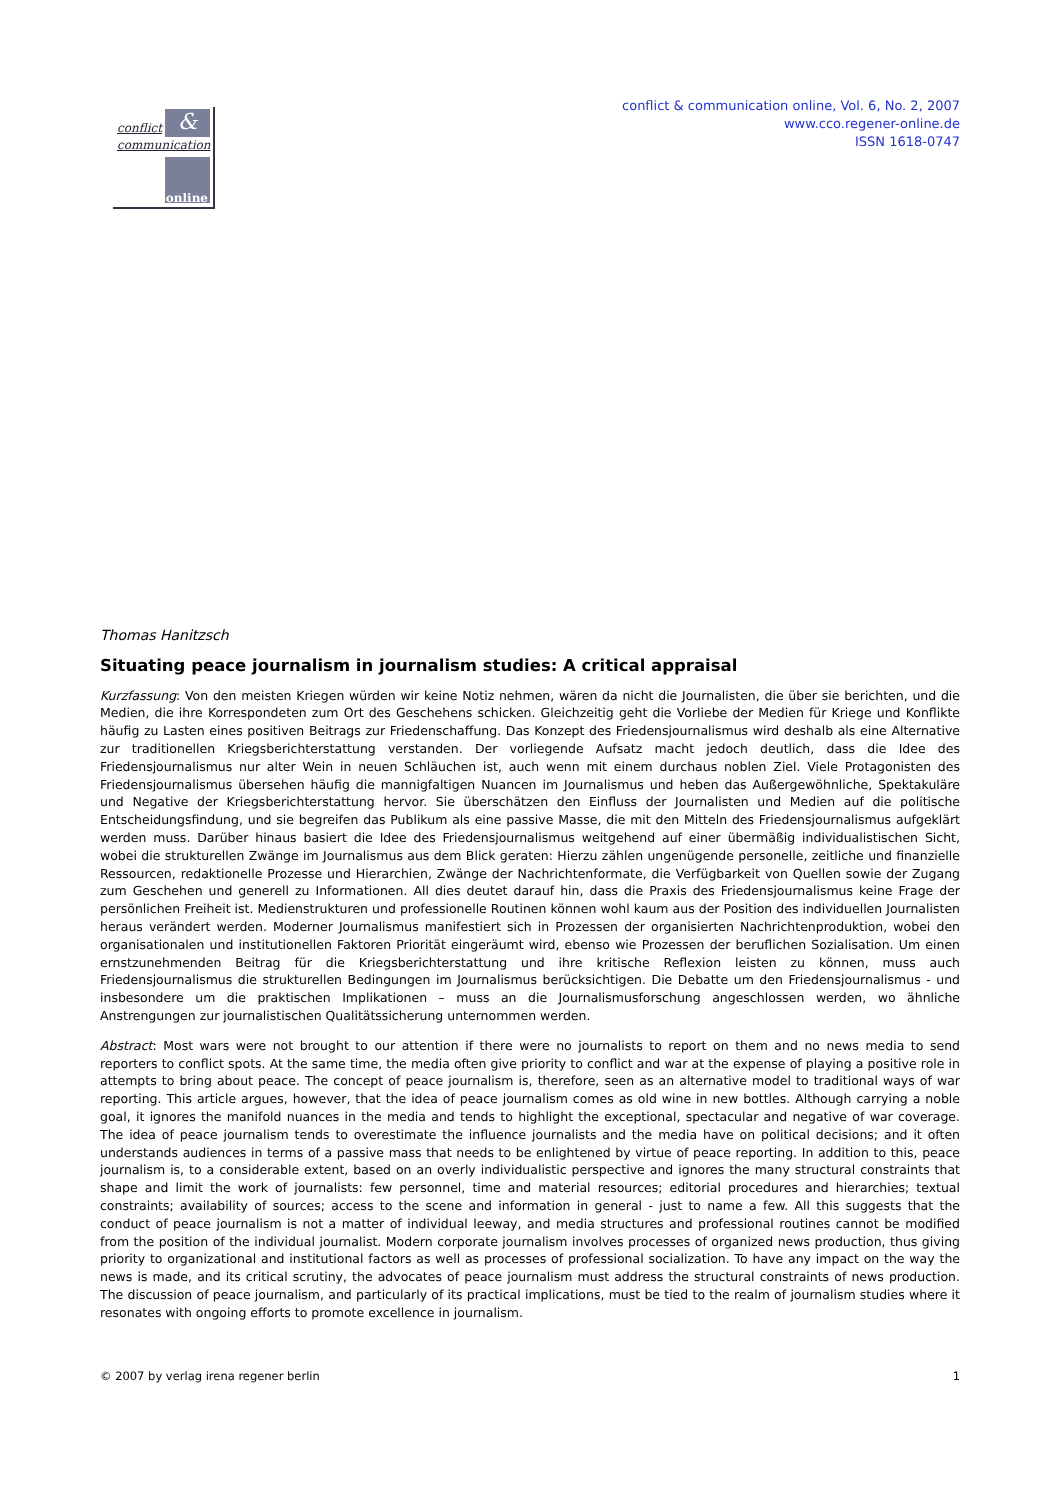conflict &
communication
online
conflict & communication online, Vol. 6, No. 2, 2007
www.cco.regener-online.de
ISSN 1618-0747
Thomas Hanitzsch
Situating peace journalism in journalism studies: A critical appraisal
Kurzfassung: Von den meisten Kriegen würden wir keine Notiz nehmen, wären da nicht die Journalisten, die über sie berichten, und die Medien, die ihre Korrespondeten zum Ort des Geschehens schicken. Gleichzeitig geht die Vorliebe der Medien für Kriege und Konflikte häufig zu Lasten eines positiven Beitrags zur Friedenschaffung. Das Konzept des Friedensjournalismus wird deshalb als eine Alternative zur traditionellen Kriegsberichterstattung verstanden. Der vorliegende Aufsatz macht jedoch deutlich, dass die Idee des Friedensjournalismus nur alter Wein in neuen Schläuchen ist, auch wenn mit einem durchaus noblen Ziel. Viele Protagonisten des Friedensjournalismus übersehen häufig die mannigfaltigen Nuancen im Journalismus und heben das Außergewöhnliche, Spektakuläre und Negative der Kriegsberichterstattung hervor. Sie überschätzen den Einfluss der Journalisten und Medien auf die politische Entscheidungsfindung, und sie begreifen das Publikum als eine passive Masse, die mit den Mitteln des Friedensjournalismus aufgeklärt werden muss. Darüber hinaus basiert die Idee des Friedensjournalismus weitgehend auf einer übermäßig individualistischen Sicht, wobei die strukturellen Zwänge im Journalismus aus dem Blick geraten: Hierzu zählen ungenügende personelle, zeitliche und finanzielle Ressourcen, redaktionelle Prozesse und Hierarchien, Zwänge der Nachrichtenformate, die Verfügbarkeit von Quellen sowie der Zugang zum Geschehen und generell zu Informationen. All dies deutet darauf hin, dass die Praxis des Friedensjournalismus keine Frage der persönlichen Freiheit ist. Medienstrukturen und professionelle Routinen können wohl kaum aus der Position des individuellen Journalisten heraus verändert werden. Moderner Journalismus manifestiert sich in Prozessen der organisierten Nachrichtenproduktion, wobei den organisationalen und institutionellen Faktoren Priorität eingeräumt wird, ebenso wie Prozessen der beruflichen Sozialisation. Um einen ernstzunehmenden Beitrag für die Kriegsberichterstattung und ihre kritische Reflexion leisten zu können, muss auch Friedensjournalismus die strukturellen Bedingungen im Journalismus berücksichtigen. Die Debatte um den Friedensjournalismus - und insbesondere um die praktischen Implikationen – muss an die Journalismusforschung angeschlossen werden, wo ähnliche Anstrengungen zur journalistischen Qualitätssicherung unternommen werden.
Abstract: Most wars were not brought to our attention if there were no journalists to report on them and no news media to send reporters to conflict spots. At the same time, the media often give priority to conflict and war at the expense of playing a positive role in attempts to bring about peace. The concept of peace journalism is, therefore, seen as an alternative model to traditional ways of war reporting. This article argues, however, that the idea of peace journalism comes as old wine in new bottles. Although carrying a noble goal, it ignores the manifold nuances in the media and tends to highlight the exceptional, spectacular and negative of war coverage. The idea of peace journalism tends to overestimate the influence journalists and the media have on political decisions; and it often understands audiences in terms of a passive mass that needs to be enlightened by virtue of peace reporting. In addition to this, peace journalism is, to a considerable extent, based on an overly individualistic perspective and ignores the many structural constraints that shape and limit the work of journalists: few personnel, time and material resources; editorial procedures and hierarchies; textual constraints; availability of sources; access to the scene and information in general - just to name a few. All this suggests that the conduct of peace journalism is not a matter of individual leeway, and media structures and professional routines cannot be modified from the position of the individual journalist. Modern corporate journalism involves processes of organized news production, thus giving priority to organizational and institutional factors as well as processes of professional socialization. To have any impact on the way the news is made, and its critical scrutiny, the advocates of peace journalism must address the structural constraints of news production. The discussion of peace journalism, and particularly of its practical implications, must be tied to the realm of journalism studies where it resonates with ongoing efforts to promote excellence in journalism.
© 2007 by verlag irena regener berlin 1